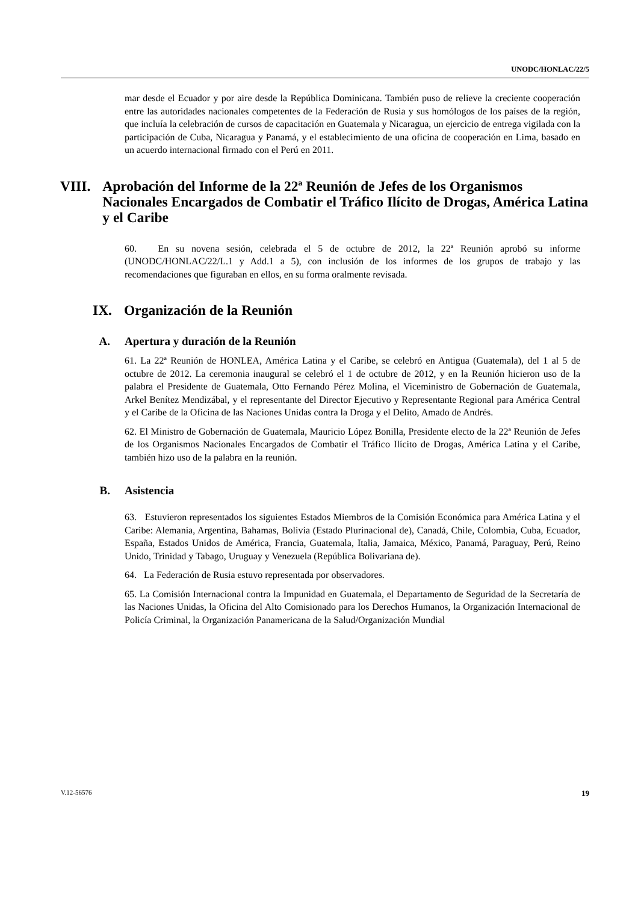UNODC/HONLAC/22/5
mar desde el Ecuador y por aire desde la República Dominicana. También puso de relieve la creciente cooperación entre las autoridades nacionales competentes de la Federación de Rusia y sus homólogos de los países de la región, que incluía la celebración de cursos de capacitación en Guatemala y Nicaragua, un ejercicio de entrega vigilada con la participación de Cuba, Nicaragua y Panamá, y el establecimiento de una oficina de cooperación en Lima, basado en un acuerdo internacional firmado con el Perú en 2011.
VIII. Aprobación del Informe de la 22ª Reunión de Jefes de los Organismos Nacionales Encargados de Combatir el Tráfico Ilícito de Drogas, América Latina y el Caribe
60. En su novena sesión, celebrada el 5 de octubre de 2012, la 22ª Reunión aprobó su informe (UNODC/HONLAC/22/L.1 y Add.1 a 5), con inclusión de los informes de los grupos de trabajo y las recomendaciones que figuraban en ellos, en su forma oralmente revisada.
IX. Organización de la Reunión
A. Apertura y duración de la Reunión
61. La 22ª Reunión de HONLEA, América Latina y el Caribe, se celebró en Antigua (Guatemala), del 1 al 5 de octubre de 2012. La ceremonia inaugural se celebró el 1 de octubre de 2012, y en la Reunión hicieron uso de la palabra el Presidente de Guatemala, Otto Fernando Pérez Molina, el Viceministro de Gobernación de Guatemala, Arkel Benítez Mendizábal, y el representante del Director Ejecutivo y Representante Regional para América Central y el Caribe de la Oficina de las Naciones Unidas contra la Droga y el Delito, Amado de Andrés.
62. El Ministro de Gobernación de Guatemala, Mauricio López Bonilla, Presidente electo de la 22ª Reunión de Jefes de los Organismos Nacionales Encargados de Combatir el Tráfico Ilícito de Drogas, América Latina y el Caribe, también hizo uso de la palabra en la reunión.
B. Asistencia
63. Estuvieron representados los siguientes Estados Miembros de la Comisión Económica para América Latina y el Caribe: Alemania, Argentina, Bahamas, Bolivia (Estado Plurinacional de), Canadá, Chile, Colombia, Cuba, Ecuador, España, Estados Unidos de América, Francia, Guatemala, Italia, Jamaica, México, Panamá, Paraguay, Perú, Reino Unido, Trinidad y Tabago, Uruguay y Venezuela (República Bolivariana de).
64. La Federación de Rusia estuvo representada por observadores.
65. La Comisión Internacional contra la Impunidad en Guatemala, el Departamento de Seguridad de la Secretaría de las Naciones Unidas, la Oficina del Alto Comisionado para los Derechos Humanos, la Organización Internacional de Policía Criminal, la Organización Panamericana de la Salud/Organización Mundial
V.12-56576 19